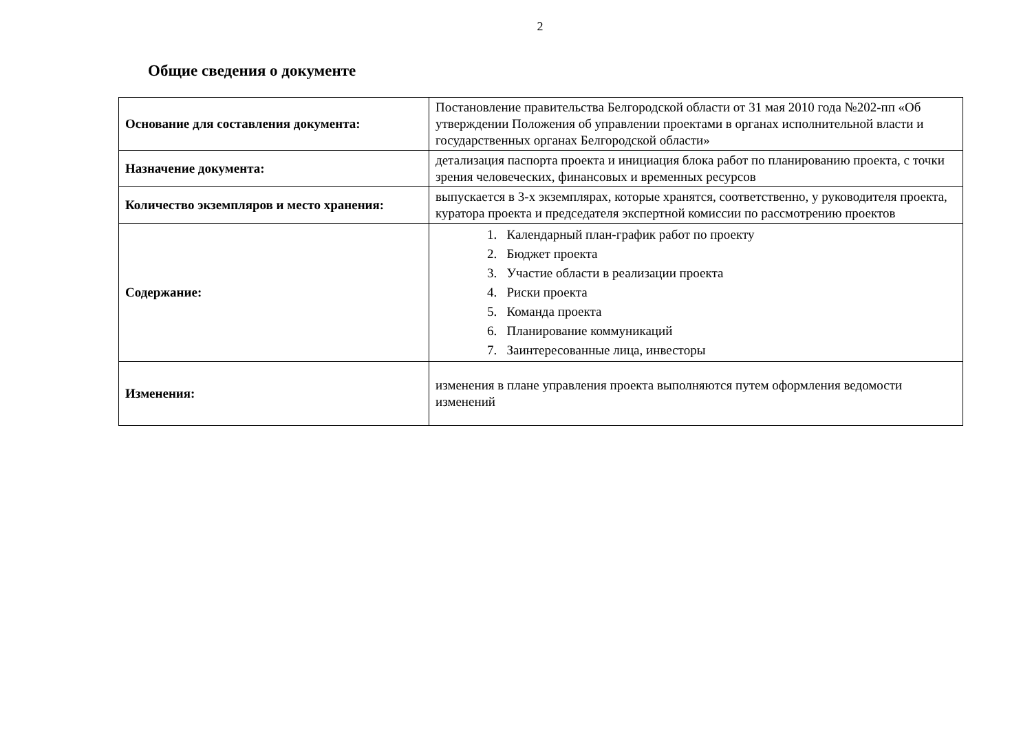2
Общие сведения о документе
| Основание для составления документа: | Постановление правительства Белгородской области от 31 мая 2010 года №202-пп «Об утверждении Положения об управлении проектами в органах исполнительной власти и государственных органах Белгородской области» |
| Назначение документа: | детализация паспорта проекта и инициация блока работ по планированию проекта, с точки зрения человеческих, финансовых и временных ресурсов |
| Количество экземпляров и место хранения: | выпускается в 3-х экземплярах, которые хранятся, соответственно, у руководителя проекта, куратора проекта и председателя экспертной комиссии по рассмотрению проектов |
| Содержание: | 1. Календарный план-график работ по проекту 2. Бюджет проекта 3. Участие области в реализации проекта 4. Риски проекта 5. Команда проекта 6. Планирование коммуникаций 7. Заинтересованные лица, инвесторы |
| Изменения: | изменения в плане управления проекта выполняются путем оформления ведомости изменений |